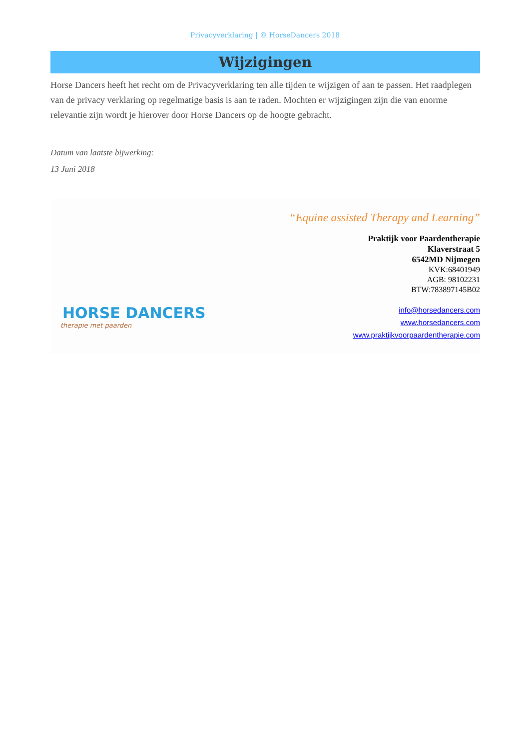Privacyverklaring | © HorseDancers 2018
Wijzigingen
Horse Dancers heeft het recht om de Privacyverklaring ten alle tijden te wijzigen of aan te passen. Het raadplegen van de privacy verklaring op regelmatige basis is aan te raden. Mochten er wijzigingen zijn die van enorme relevantie zijn wordt je hierover door Horse Dancers op de hoogte gebracht.
Datum van laatste bijwerking:
13 Juni 2018
HORSE DANCERS
therapie met paarden
“Equine assisted Therapy and Learning”
Praktijk voor Paardentherapie
Klaverstraat 5
6542MD Nijmegen
KVK:68401949
AGB: 98102231
BTW:783897145B02
info@horsedancers.com
www.horsedancers.com
www.praktijkvoorpaardentherapie.com